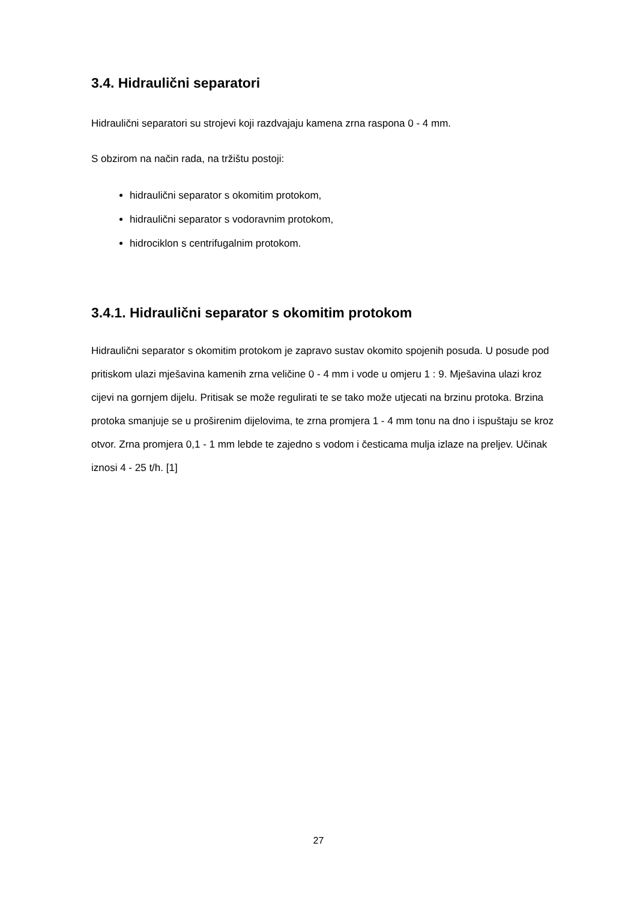3.4. Hidraulični separatori
Hidraulični separatori su strojevi koji razdvajaju kamena zrna raspona 0 - 4 mm.
S obzirom na način rada, na tržištu postoji:
hidraulični separator s okomitim protokom,
hidraulični separator s vodoravnim protokom,
hidrociklon s centrifugalnim protokom.
3.4.1. Hidraulični separator s okomitim protokom
Hidraulični separator s okomitim protokom je zapravo sustav okomito spojenih posuda. U posude pod pritiskom ulazi mješavina kamenih zrna veličine 0 - 4 mm i vode u omjeru 1 : 9. Mješavina ulazi kroz cijevi na gornjem dijelu. Pritisak se može regulirati te se tako može utjecati na brzinu protoka. Brzina protoka smanjuje se u proširenim dijelovima, te zrna promjera 1 - 4 mm tonu na dno i ispuštaju se kroz otvor. Zrna promjera 0,1 - 1 mm lebde te zajedno s vodom i česticama mulja izlaze na preljev. Učinak iznosi 4 - 25 t/h. [1]
27